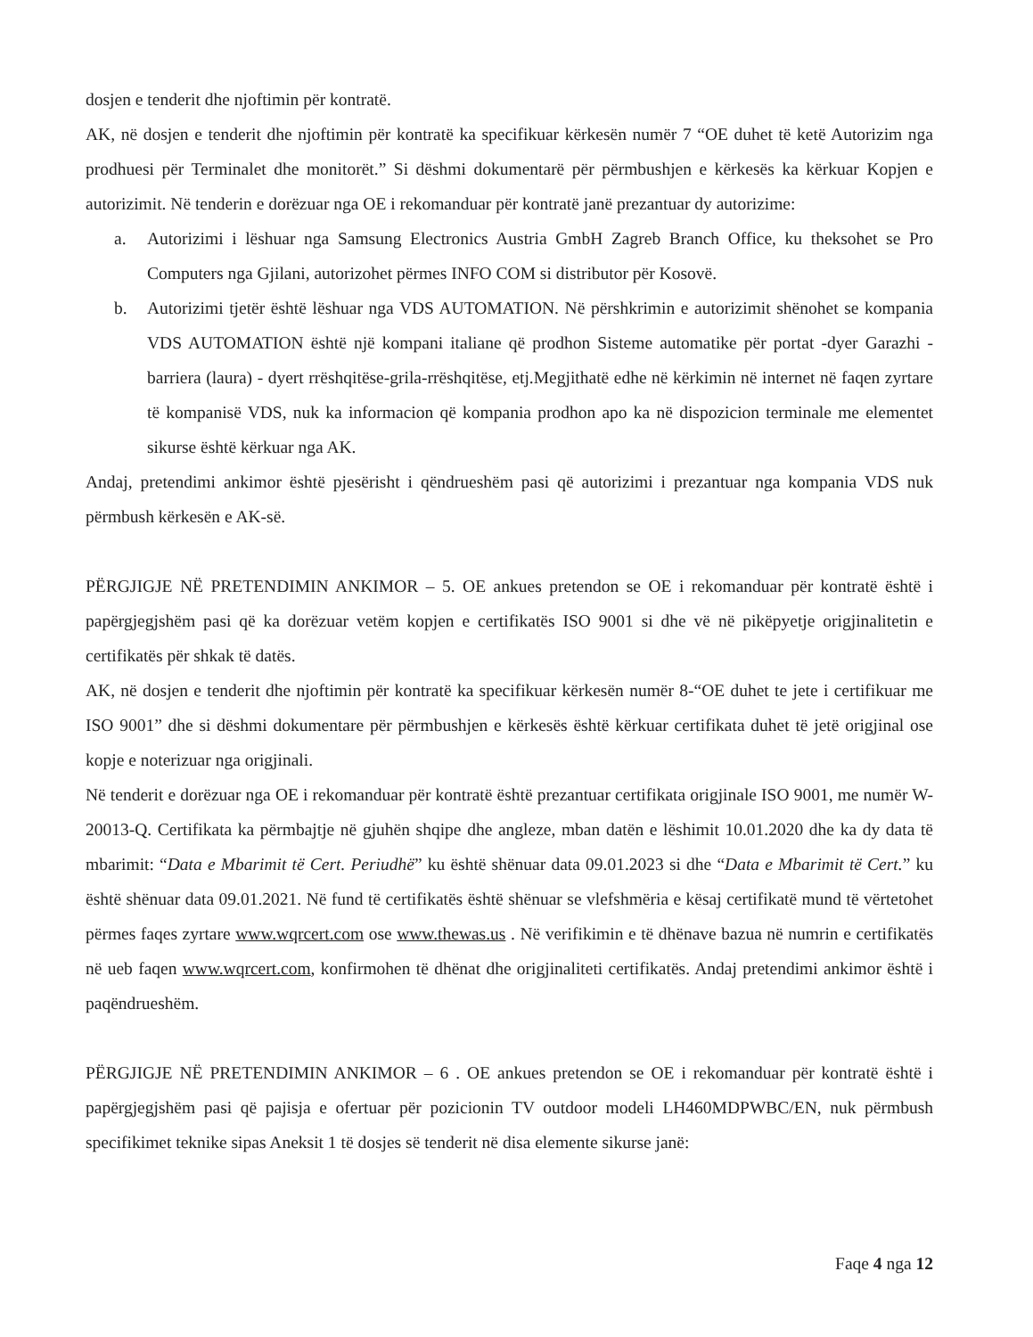dosjen e tenderit dhe njoftimin për kontratë.
AK, në dosjen e tenderit dhe njoftimin për kontratë ka specifikuar kërkesën numër 7 “OE duhet të ketë Autorizim nga prodhuesi për Terminalet dhe monitorët.” Si dëshmi dokumentarë për përmbushjen e kërkesës ka kërkuar Kopjen e autorizimit. Në tenderin e dorëzuar nga OE i rekomanduar për kontratë janë prezantuar dy autorizime:
a. Autorizimi i lëshuar nga Samsung Electronics Austria GmbH Zagreb Branch Office, ku theksohet se Pro Computers nga Gjilani, autorizohet përmes INFO COM si distributor për Kosovë.
b. Autorizimi tjetër është lëshuar nga VDS AUTOMATION. Në përshkrimin e autorizimit shënohet se kompania VDS AUTOMATION është një kompani italiane që prodhon Sisteme automatike për portat -dyer Garazhi - barriera (laura) - dyert rrëshqitëse-grila-rrëshqitëse, etj.Megjithatë edhe në kërkimin në internet në faqen zyrtare të kompanisë VDS, nuk ka informacion që kompania prodhon apo ka në dispozicion terminale me elementet sikurse është kërkuar nga AK.
Andaj, pretendimi ankimor është pjesërisht i qëndrueshëm pasi që autorizimi i prezantuar nga kompania VDS nuk përmbush kërkesën e AK-së.
PËRGJIGJE NË PRETENDIMIN ANKIMOR – 5. OE ankues pretendon se OE i rekomanduar për kontratë është i papërgjegjshëm pasi që ka dorëzuar vetëm kopjen e certifikatës ISO 9001 si dhe vë në pikëpyetje origjinalitetin e certifikatës për shkak të datës.
AK, në dosjen e tenderit dhe njoftimin për kontratë ka specifikuar kërkesën numër 8-“OE duhet te jete i certifikuar me ISO 9001” dhe si dëshmi dokumentare për përmbushjen e kërkesës është kërkuar certifikata duhet të jetë origjinal ose kopje e noterizuar nga origjinali.
Në tenderit e dorëzuar nga OE i rekomanduar për kontratë është prezantuar certifikata origjinale ISO 9001, me numër W-20013-Q. Certifikata ka përmbajtje në gjuhën shqipe dhe angleze, mban datën e lëshimit 10.01.2020 dhe ka dy data të mbarimit: “Data e Mbarimit të Cert. Periudhë” ku është shënuar data 09.01.2023 si dhe “Data e Mbarimit të Cert.” ku është shënuar data 09.01.2021. Në fund të certifikatës është shënuar se vlefshmëria e kësaj certifikatë mund të vërtetohet përmes faqes zyrtare www.wqrcert.com ose www.thewas.us . Në verifikimin e të dhënave bazua në numrin e certifikatës në ueb faqen www.wqrcert.com, konfirmohen të dhënat dhe origjinaliteti certifikatës. Andaj pretendimi ankimor është i paqëndrueshëm.
PËRGJIGJE NË PRETENDIMIN ANKIMOR – 6 . OE ankues pretendon se OE i rekomanduar për kontratë është i papërgjegjshëm pasi që pajisja e ofertuar për pozicionin TV outdoor modeli LH460MDPWBC/EN, nuk përmbush specifikimet teknike sipas Aneksit 1 të dosjes së tenderit në disa elemente sikurse janë:
Faqe 4 nga 12